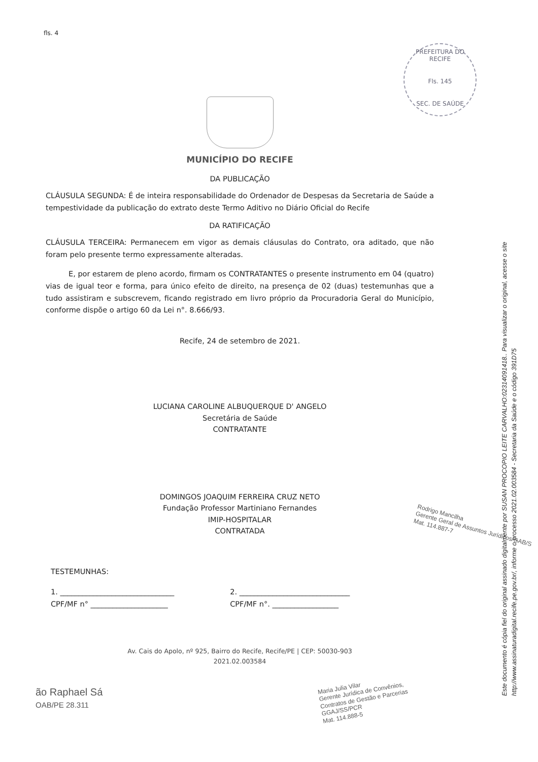fls. 4
PREFEITURA DO RECIFE
Fls. 145
SEC. DE SAÚDE
MUNICÍPIO DO RECIFE
DA PUBLICAÇÃO
CLÁUSULA SEGUNDA: É de inteira responsabilidade do Ordenador de Despesas da Secretaria de Saúde a tempestividade da publicação do extrato deste Termo Aditivo no Diário Oficial do Recife
DA RATIFICAÇÃO
CLÁUSULA TERCEIRA: Permanecem em vigor as demais cláusulas do Contrato, ora aditado, que não foram pelo presente termo expressamente alteradas.
E, por estarem de pleno acordo, firmam os CONTRATANTES o presente instrumento em 04 (quatro) vias de igual teor e forma, para único efeito de direito, na presença de 02 (duas) testemunhas que a tudo assistiram e subscrevem, ficando registrado em livro próprio da Procuradoria Geral do Município, conforme dispõe o artigo 60 da Lei n°. 8.666/93.
Recife, 24 de setembro de 2021.
LUCIANA CAROLINE ALBUQUERQUE D' ANGELO
Secretária de Saúde
CONTRATANTE
DOMINGOS JOAQUIM FERREIRA CRUZ NETO
Fundação Professor Martiniano Fernandes
IMIP-HOSPITALAR
CONTRATADA
TESTEMUNHAS:
1. _______________________________
CPF/MF n° _____________________
2. ______________________________
CPF/MF n°. __________________
Av. Cais do Apolo, nº 925, Bairro do Recife, Recife/PE | CEP: 50030-903
2021.02.003584
ão Raphael Sá
OAB/PE 28.311
Maria Julia Vilar
Gerente Jurídica de Convênios,
Contratos de Gestão e Parcerias
GGAJ/SS/PCR
Mat. 114.888-5
Rodrigo Mancilha
Gerente Geral de Assuntos Jurídicos/GAB/S
Mat. 114.887-7
Este documento é cópia fiel do original assinado digitalmente por SUSAN PROCOPIO LEITE CARVALHO:02314091418.. Para visualizar o original, acesse o site
http://www.assinaturadigital.recife.pe.gov.br/, informe o processo 2021.02.003584 - Secretaria da Saúde e o código 391D75